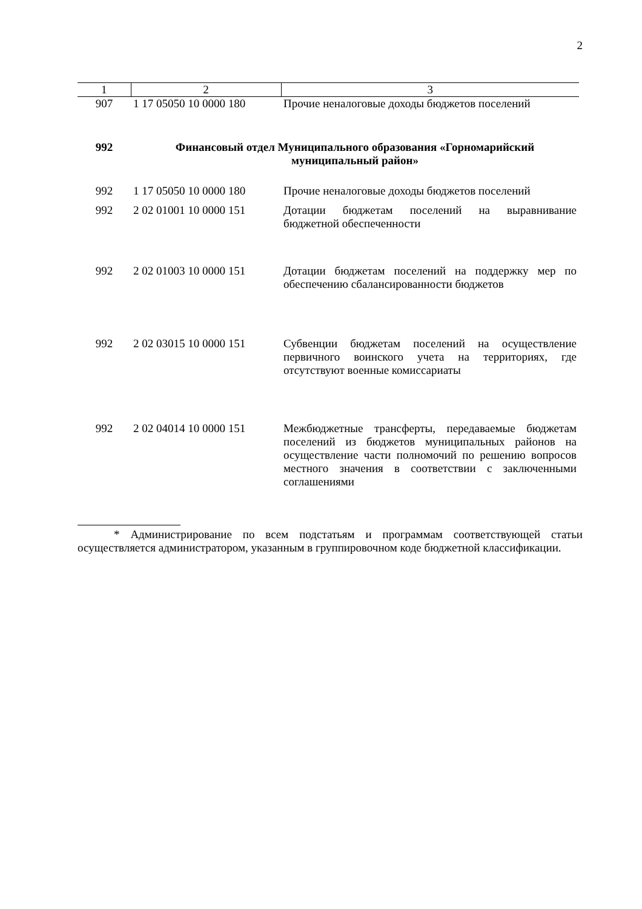2
| 1 | 2 | 3 |
| --- | --- | --- |
| 907 | 1 17 05050 10 0000 180 | Прочие неналоговые доходы бюджетов поселений |
| 992 | Финансовый отдел Муниципального образования «Горномарийский муниципальный район» | |
| 992 | 1 17 05050 10 0000 180 | Прочие неналоговые доходы бюджетов поселений |
| 992 | 2 02 01001 10 0000 151 | Дотации бюджетам поселений на выравнивание бюджетной обеспеченности |
| 992 | 2 02 01003 10 0000 151 | Дотации бюджетам поселений на поддержку мер по обеспечению сбалансированности бюджетов |
| 992 | 2 02 03015 10 0000 151 | Субвенции бюджетам поселений на осуществление первичного воинского учета на территориях, где отсутствуют военные комиссариаты |
| 992 | 2 02 04014 10 0000 151 | Межбюджетные трансферты, передаваемые бюджетам поселений из бюджетов муниципальных районов на осуществление части полномочий по решению вопросов местного значения в соответствии с заключенными соглашениями |
* Администрирование по всем подстатьям и программам соответствующей статьи осуществляется администратором, указанным в группировочном коде бюджетной классификации.